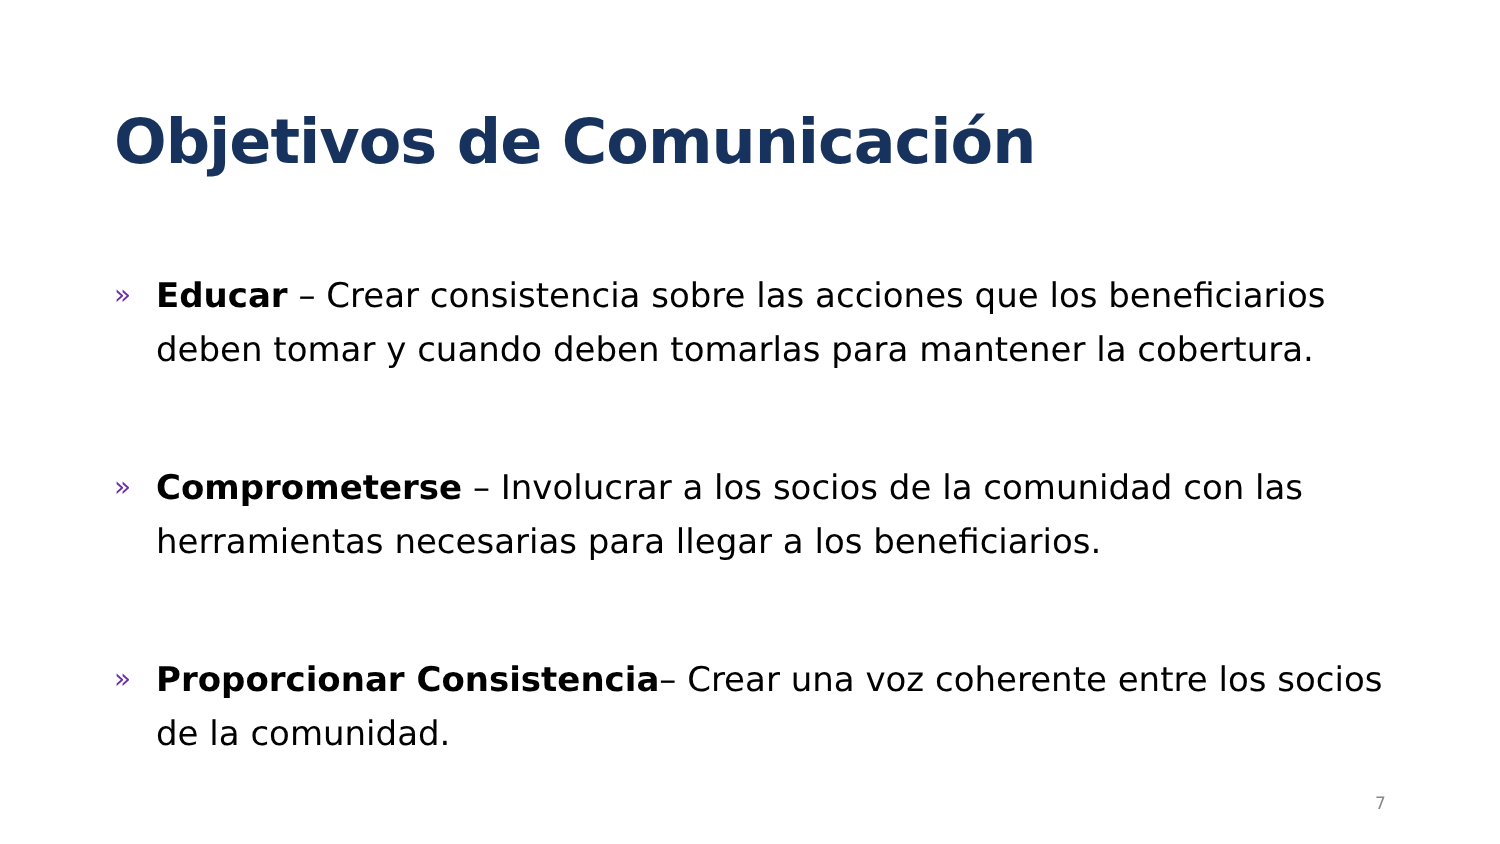Objetivos de Comunicación
» Educar – Crear consistencia sobre las acciones que los beneficiarios deben tomar y cuando deben tomarlas para mantener la cobertura.
» Comprometerse – Involucrar a los socios de la comunidad con las herramientas necesarias para llegar a los beneficiarios.
» Proporcionar Consistencia– Crear una voz coherente entre los socios de la comunidad.
7